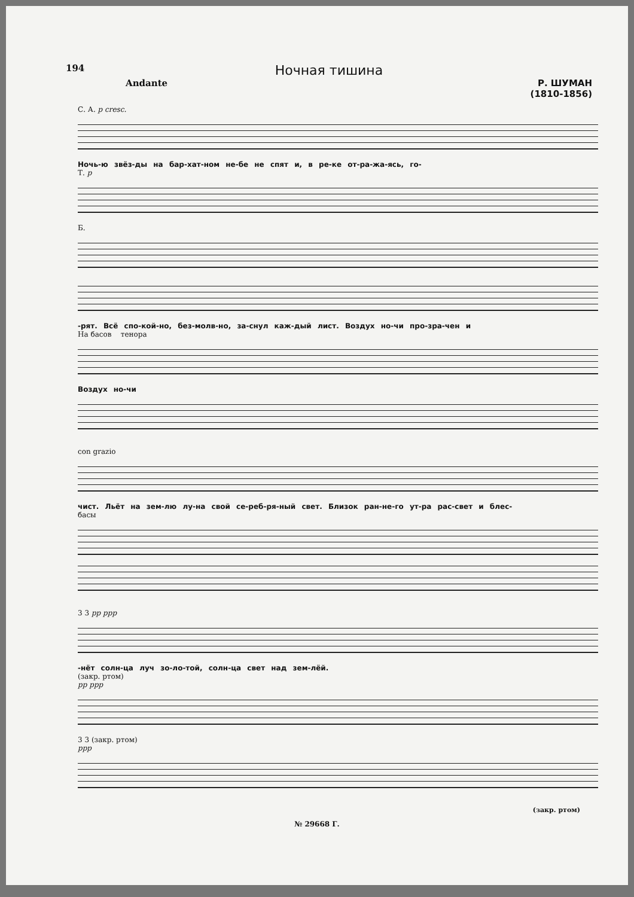194
Ночная тишина
Andante Р. ШУМАН
(1810-1856)
С. А. p cresc.
Ночь-ю звёз-ды на бар-хат-ном не-бе не спят и, в ре-ке от-ра-жа-ясь, го-
Т. p
Б.
-рят. Всё спо-кой-но, без-молв-но, за-снул каж-дый лист. Воздух но-чи про-зра-чен и
На басов тенора
Воздух но-чи
con grazio
чист. Льёт на зем-лю лу-на свой се-реб-ря-ный свет. Близок ран-не-го ут-ра рас-свет и блес-
басы
3 3 pp ppp
-нёт солн-ца луч зо-ло-той, солн-ца свет над зем-лёй.
(закр. ртом)
pp ppp
3 3 (закр. ртом)
ppp
(закр. ртом)
№ 29668 Г.